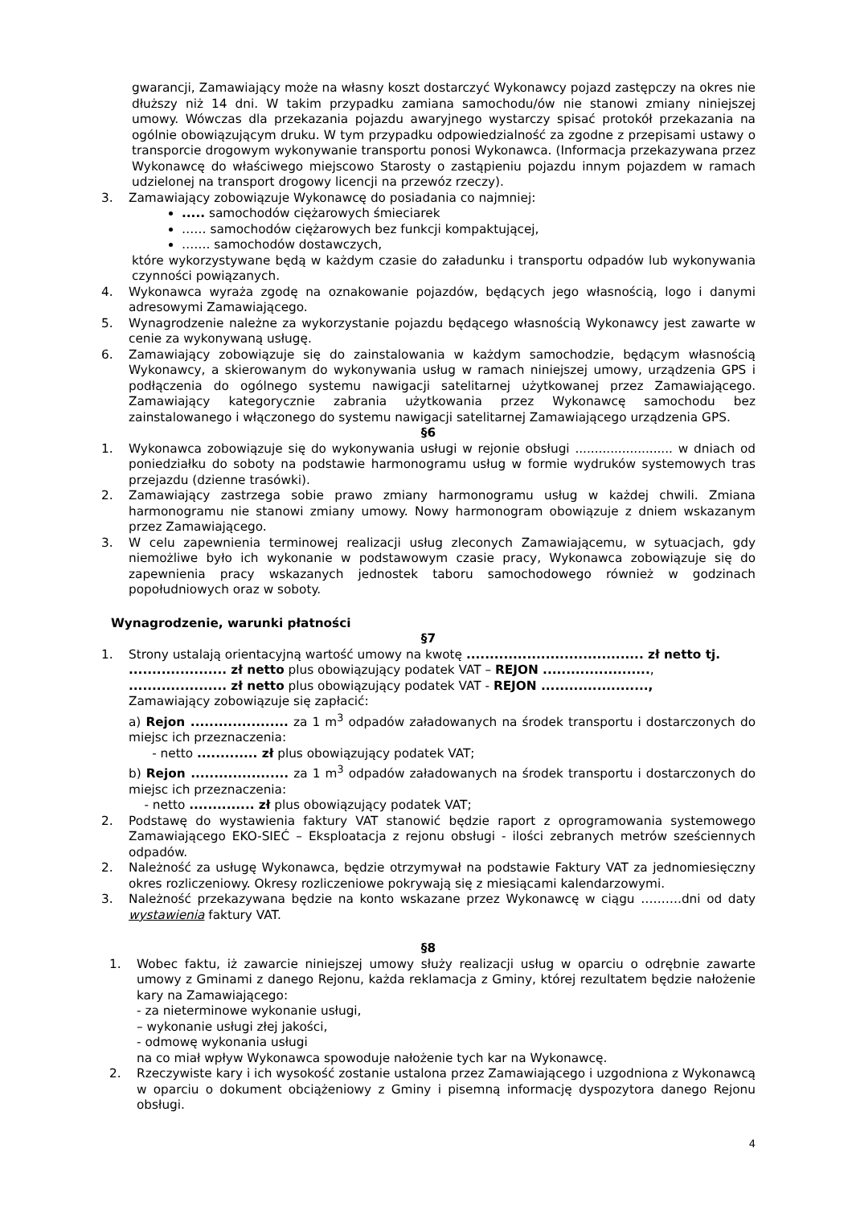gwarancji, Zamawiający może na własny koszt dostarczyć Wykonawcy pojazd zastępczy na okres nie dłuższy niż 14 dni. W takim przypadku zamiana samochodu/ów nie stanowi zmiany niniejszej umowy. Wówczas dla przekazania pojazdu awaryjnego wystarczy spisać protokół przekazania na ogólnie obowiązującym druku. W tym przypadku odpowiedzialność za zgodne z przepisami ustawy o transporcie drogowym wykonywanie transportu ponosi Wykonawca. (Informacja przekazywana przez Wykonawcę do właściwego miejscowo Starosty o zastąpieniu pojazdu innym pojazdem w ramach udzielonej na transport drogowy licencji na przewóz rzeczy).
3. Zamawiający zobowiązuje Wykonawcę do posiadania co najmniej:
..... samochodów ciężarowych śmieciarek
…… samochodów ciężarowych bez funkcji kompaktującej,
……. samochodów dostawczych,
które wykorzystywane będą w każdym czasie do załadunku i transportu odpadów lub wykonywania czynności powiązanych.
4. Wykonawca wyraża zgodę na oznakowanie pojazdów, będących jego własnością, logo i danymi adresowymi Zamawiającego.
5. Wynagrodzenie należne za wykorzystanie pojazdu będącego własnością Wykonawcy jest zawarte w cenie za wykonywaną usługę.
6. Zamawiający zobowiązuje się do zainstalowania w każdym samochodzie, będącym własnością Wykonawcy, a skierowanym do wykonywania usług w ramach niniejszej umowy, urządzenia GPS i podłączenia do ogólnego systemu nawigacji satelitarnej użytkowanej przez Zamawiającego. Zamawiający kategorycznie zabrania użytkowania przez Wykonawcę samochodu bez zainstalowanego i włączonego do systemu nawigacji satelitarnej Zamawiającego urządzenia GPS.
§6
1. Wykonawca zobowiązuje się do wykonywania usługi w rejonie obsługi ......................... w dniach od poniedziałku do soboty na podstawie harmonogramu usług w formie wydruków systemowych tras przejazdu (dzienne trasówki).
2. Zamawiający zastrzega sobie prawo zmiany harmonogramu usług w każdej chwili. Zmiana harmonogramu nie stanowi zmiany umowy. Nowy harmonogram obowiązuje z dniem wskazanym przez Zamawiającego.
3. W celu zapewnienia terminowej realizacji usług zleconych Zamawiającemu, w sytuacjach, gdy niemożliwe było ich wykonanie w podstawowym czasie pracy, Wykonawca zobowiązuje się do zapewnienia pracy wskazanych jednostek taboru samochodowego również w godzinach popołudniowych oraz w soboty.
Wynagrodzenie, warunki płatności
§7
1. Strony ustalają orientacyjną wartość umowy na kwotę ...................................... zł netto tj.
..................... zł netto plus obowiązujący podatek VAT – REJON .......................,
..................... zł netto plus obowiązujący podatek VAT - REJON .......................,
Zamawiający zobowiązuje się zapłacić:
a) Rejon ..................... za 1 m<sup>3</sup> odpadów załadowanych na środek transportu i dostarczonych do miejsc ich przeznaczenia:
- netto ............. zł plus obowiązujący podatek VAT;
b) Rejon ..................... za 1 m<sup>3</sup> odpadów załadowanych na środek transportu i dostarczonych do miejsc ich przeznaczenia:
- netto .............. zł plus obowiązujący podatek VAT;
2. Podstawę do wystawienia faktury VAT stanowić będzie raport z oprogramowania systemowego Zamawiającego EKO-SIEĆ – Eksploatacja z rejonu obsługi - ilości zebranych metrów sześciennych odpadów.
2. Należność za usługę Wykonawca, będzie otrzymywał na podstawie Faktury VAT za jednomiesięczny okres rozliczeniowy. Okresy rozliczeniowe pokrywają się z miesiącami kalendarzowymi.
3. Należność przekazywana będzie na konto wskazane przez Wykonawcę w ciągu ……….dni od daty wystawienia faktury VAT.
§8
1. Wobec faktu, iż zawarcie niniejszej umowy służy realizacji usług w oparciu o odrębnie zawarte umowy z Gminami z danego Rejonu, każda reklamacja z Gminy, której rezultatem będzie nałożenie kary na Zamawiającego:
- za nieterminowe wykonanie usługi,
– wykonanie usługi złej jakości,
- odmowę wykonania usługi
na co miał wpływ Wykonawca spowoduje nałożenie tych kar na Wykonawcę.
2. Rzeczywiste kary i ich wysokość zostanie ustalona przez Zamawiającego i uzgodniona z Wykonawcą w oparciu o dokument obciążeniowy z Gminy i pisemną informację dyspozytora danego Rejonu obsługi.
4